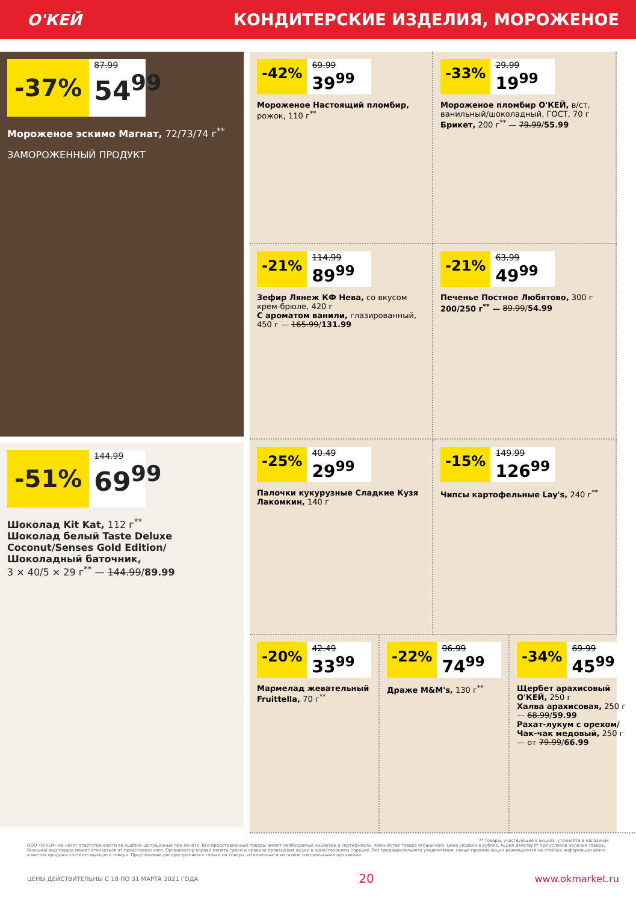О'КЕЙ
КОНДИТЕРСКИЕ ИЗДЕЛИЯ, МОРОЖЕНОЕ
-37%
87.99
54<sup>99</sup>
Мороженое эскимо Магнат, 72/73/74 г<sup>**</sup>
ЗАМОРОЖЕННЫЙ ПРОДУКТ
-51%
144.99
69<sup>99</sup>
Шоколад Kit Kat, 112 г<sup>**</sup>
Шоколад белый Taste Deluxe Coconut/Senses Gold Edition/ Шоколадный баточник,
3 × 40/5 × 29 г<sup>**</sup> — 144.99/89.99
-42%
69.99
39<sup>99</sup>
Мороженое Настоящий пломбир, рожок, 110 г<sup>**</sup>
-33%
29.99
19<sup>99</sup>
Мороженое пломбир О'КЕЙ, в/ст, ванильный/шоколадный, ГОСТ, 70 г
Брикет, 200 г<sup>**</sup> — 79.99/55.99
-21%
114.99
89<sup>99</sup>
Зефир Лянеж КФ Нева, со вкусом крем-брюле, 420 г
С ароматом ванили, глазированный, 450 г — 165.99/131.99
-21%
63.99
49<sup>99</sup>
Печенье Постное Любятово, 300 г
200/250 г<sup>**</sup> — 89.99/54.99
-25%
40.49
29<sup>99</sup>
Палочки кукурузные Сладкие Кузя Лакомкин, 140 г
-15%
149.99
126<sup>99</sup>
Чипсы картофельные Lay's, 240 г<sup>**</sup>
-20%
42.49
33<sup>99</sup>
Мармелад жевательный Fruittella, 70 г<sup>**</sup>
-22%
96.99
74<sup>99</sup>
Драже M&M's, 130 г<sup>**</sup>
-34%
69.99
45<sup>99</sup>
Щербет арахисовый О'КЕЙ, 250 г
Халва арахисовая, 250 г — 68.99/59.99
Рахат-лукум с орехом/ Чак-чак медовый, 250 г — от 79.99/66.99
** товары, участвующие в акциях, уточняйте в магазинах
ООО «О'КЕЙ» не несет ответственности за ошибки, допущенные при печати. Все представленные товары имеют необходимые лицензии и сертификаты. Количество товара ограничено. Цена указана в рублях. Акция действует при условии наличия товара. Внешний вид товара может отличаться от представленного. Организатор вправе менять сроки и правила проведения акции в одностороннем порядке, без предварительного уведомления; новые правила акции размещаются на стойках информации и/или в местах продажи соответствующего товара. Предложение распространяется только на товары, отмеченные в магазине специальными ценниками.
ЦЕНЫ ДЕЙСТВИТЕЛЬНЫ С 18 ПО 31 МАРТА 2021 ГОДА 20 www.okmarket.ru